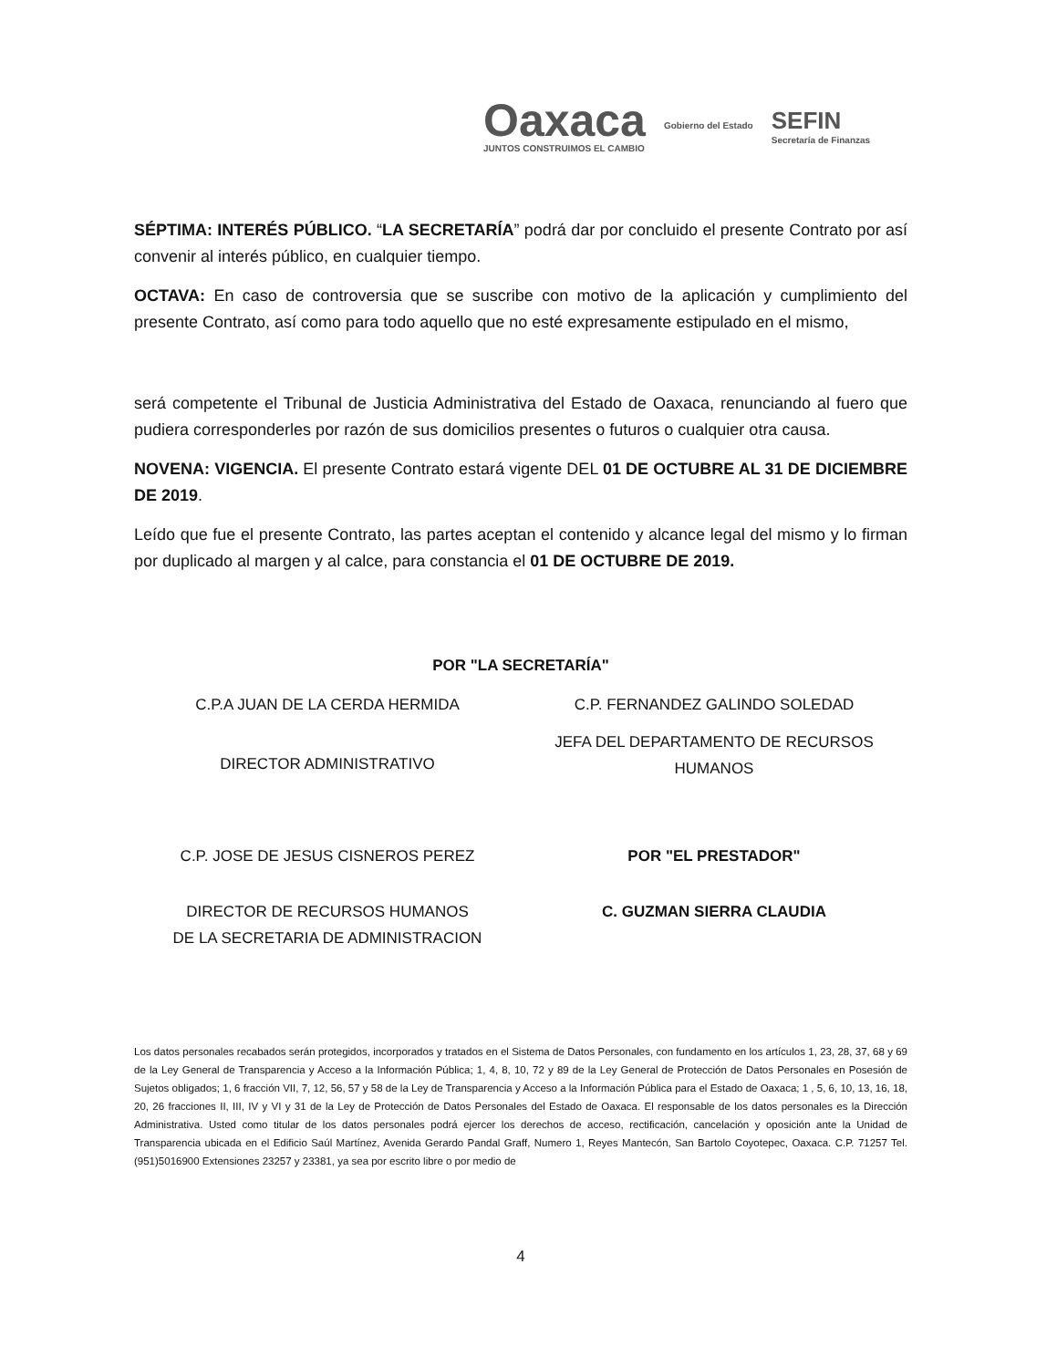Oaxaca
JUNTOS CONSTRUIMOS EL CAMBIO
Gobierno del Estado
SEFIN
Secretaría de Finanzas
SÉPTIMA: INTERÉS PÚBLICO. “LA SECRETARÍA” podrá dar por concluido el presente Contrato por así convenir al interés público, en cualquier tiempo.
OCTAVA: En caso de controversia que se suscribe con motivo de la aplicación y cumplimiento del presente Contrato, así como para todo aquello que no esté expresamente estipulado en el mismo,
será competente el Tribunal de Justicia Administrativa del Estado de Oaxaca, renunciando al fuero que pudiera corresponderles por razón de sus domicilios presentes o futuros o cualquier otra causa.
NOVENA: VIGENCIA. El presente Contrato estará vigente DEL 01 DE OCTUBRE AL 31 DE DICIEMBRE DE 2019.
Leído que fue el presente Contrato, las partes aceptan el contenido y alcance legal del mismo y lo firman por duplicado al margen y al calce, para constancia el 01 DE OCTUBRE DE 2019.
POR "LA SECRETARÍA"
C.P.A JUAN DE LA CERDA HERMIDA
C.P. FERNANDEZ GALINDO SOLEDAD
DIRECTOR ADMINISTRATIVO
JEFA DEL DEPARTAMENTO DE RECURSOS HUMANOS
C.P. JOSE DE JESUS CISNEROS PEREZ
POR "EL PRESTADOR"
DIRECTOR DE RECURSOS HUMANOS
DE LA SECRETARIA DE ADMINISTRACION
C. GUZMAN SIERRA CLAUDIA
Los datos personales recabados serán protegidos, incorporados y tratados en el Sistema de Datos Personales, con fundamento en los artículos 1, 23, 28, 37, 68 y 69 de la Ley General de Transparencia y Acceso a la Información Pública; 1, 4, 8, 10, 72 y 89 de la Ley General de Protección de Datos Personales en Posesión de Sujetos obligados; 1, 6 fracción VII, 7, 12, 56, 57 y 58 de la Ley de Transparencia y Acceso a la Información Pública para el Estado de Oaxaca; 1 , 5, 6, 10, 13, 16, 18, 20, 26 fracciones II, III, IV y VI y 31 de la Ley de Protección de Datos Personales del Estado de Oaxaca. El responsable de los datos personales es la Dirección Administrativa. Usted como titular de los datos personales podrá ejercer los derechos de acceso, rectificación, cancelación y oposición ante la Unidad de Transparencia ubicada en el Edificio Saúl Martínez, Avenida Gerardo Pandal Graff, Numero 1, Reyes Mantecón, San Bartolo Coyotepec, Oaxaca. C.P. 71257 Tel. (951)5016900 Extensiones 23257 y 23381, ya sea por escrito libre o por medio de
4